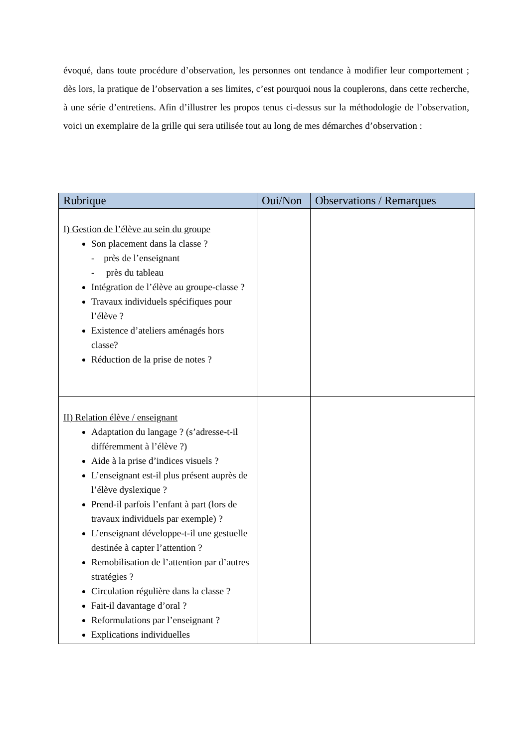évoqué, dans toute procédure d’observation, les personnes ont tendance à modifier leur comportement ; dès lors, la pratique de l’observation a ses limites, c’est pourquoi nous la couplerons, dans cette recherche, à une série d’entretiens. Afin d’illustrer les propos tenus ci-dessus sur la méthodologie de l’observation, voici un exemplaire de la grille qui sera utilisée tout au long de mes démarches d’observation :
| Rubrique | Oui/Non | Observations / Remarques |
| --- | --- | --- |
| I) Gestion de l’élève au sein du groupe Son placement dans la classe ? - près de l’enseignant - près du tableau Intégration de l’élève au groupe-classe ? Travaux individuels spécifiques pour l’élève ? Existence d’ateliers aménagés hors classe? Réduction de la prise de notes ? | | |
| II) Relation élève / enseignant Adaptation du langage ? (s’adresse-t-il différemment à l’élève ?) Aide à la prise d’indices visuels ? L’enseignant est-il plus présent auprès de l’élève dyslexique ? Prend-il parfois l’enfant à part (lors de travaux individuels par exemple) ? L’enseignant développe-t-il une gestuelle destinée à capter l’attention ? Remobilisation de l’attention par d’autres stratégies ? Circulation régulière dans la classe ? Fait-il davantage d’oral ? Reformulations par l’enseignant ? Explications individuelles | | |